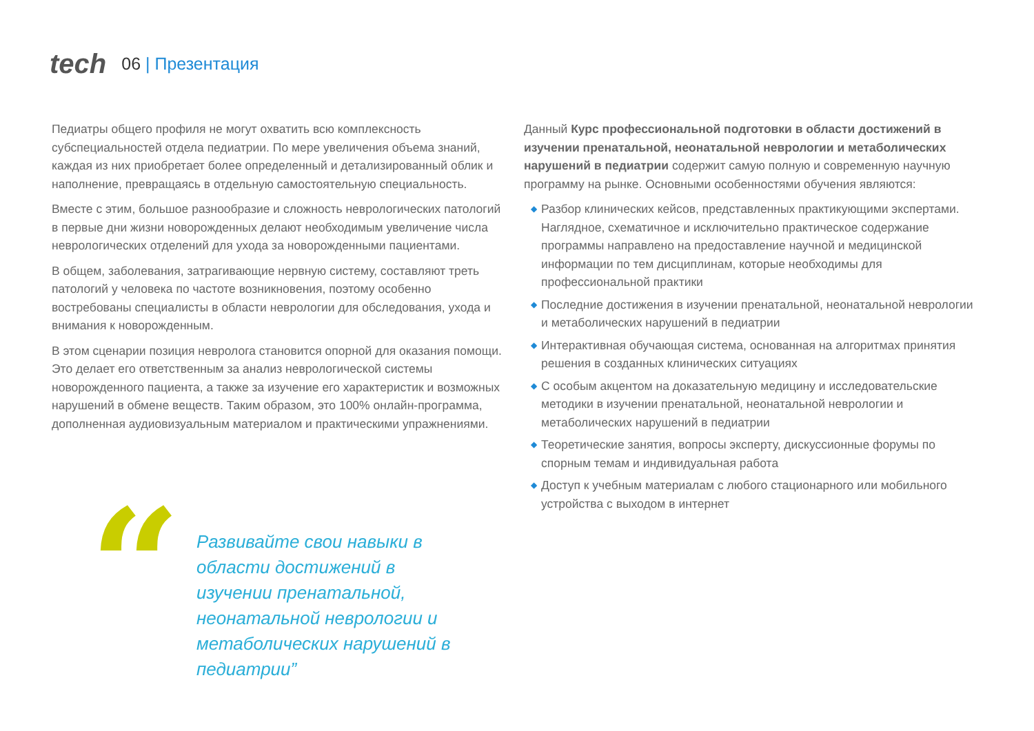tech
06 | Презентация
Педиатры общего профиля не могут охватить всю комплексность субспециальностей отдела педиатрии. По мере увеличения объема знаний, каждая из них приобретает более определенный и детализированный облик и наполнение, превращаясь в отдельную самостоятельную специальность.
Вместе с этим, большое разнообразие и сложность неврологических патологий в первые дни жизни новорожденных делают необходимым увеличение числа неврологических отделений для ухода за новорожденными пациентами.
В общем, заболевания, затрагивающие нервную систему, составляют треть патологий у человека по частоте возникновения, поэтому особенно востребованы специалисты в области неврологии для обследования, ухода и внимания к новорожденным.
В этом сценарии позиция невролога становится опорной для оказания помощи. Это делает его ответственным за анализ неврологической системы новорожденного пациента, а также за изучение его характеристик и возможных нарушений в обмене веществ. Таким образом, это 100% онлайн-программа, дополненная аудиовизуальным материалом и практическими упражнениями.
“
Развивайте свои навыки в области достижений в изучении пренатальной, неонатальной неврологии и метаболических нарушений в педиатрии”
Данный Курс профессиональной подготовки в области достижений в изучении пренатальной, неонатальной неврологии и метаболических нарушений в педиатрии содержит самую полную и современную научную программу на рынке. Основными особенностями обучения являются:
◆ Разбор клинических кейсов, представленных практикующими экспертами. Наглядное, схематичное и исключительно практическое содержание программы направлено на предоставление научной и медицинской информации по тем дисциплинам, которые необходимы для профессиональной практики
◆ Последние достижения в изучении пренатальной, неонатальной неврологии и метаболических нарушений в педиатрии
◆ Интерактивная обучающая система, основанная на алгоритмах принятия решения в созданных клинических ситуациях
◆ С особым акцентом на доказательную медицину и исследовательские методики в изучении пренатальной, неонатальной неврологии и метаболических нарушений в педиатрии
◆ Теоретические занятия, вопросы эксперту, дискуссионные форумы по спорным темам и индивидуальная работа
◆ Доступ к учебным материалам с любого стационарного или мобильного устройства с выходом в интернет